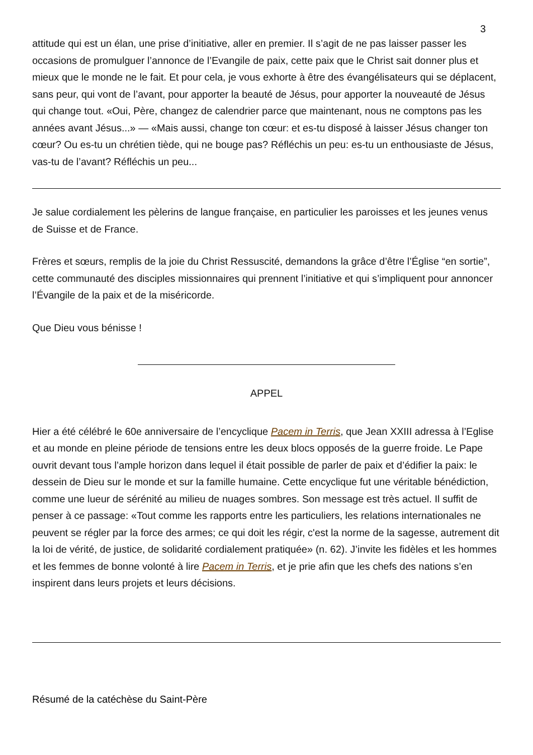3
attitude qui est un élan, une prise d’initiative, aller en premier. Il s’agit de ne pas laisser passer les occasions de promulguer l’annonce de l’Evangile de paix, cette paix que le Christ sait donner plus et mieux que le monde ne le fait. Et pour cela, je vous exhorte à être des évangélisateurs qui se déplacent, sans peur, qui vont de l’avant, pour apporter la beauté de Jésus, pour apporter la nouveauté de Jésus qui change tout. «Oui, Père, changez de calendrier parce que maintenant, nous ne comptons pas les années avant Jésus...» — «Mais aussi, change ton cœur: et es-tu disposé à laisser Jésus changer ton cœur? Ou es-tu un chrétien tiède, qui ne bouge pas? Réfléchis un peu: es-tu un enthousiaste de Jésus, vas-tu de l’avant? Réfléchis un peu...
Je salue cordialement les pèlerins de langue française, en particulier les paroisses et les jeunes venus de Suisse et de France.
Frères et sœurs, remplis de la joie du Christ Ressuscité, demandons la grâce d’être l’Église “en sortie”, cette communauté des disciples missionnaires qui prennent l’initiative et qui s’impliquent pour annoncer l’Évangile de la paix et de la miséricorde.
Que Dieu vous bénisse !
APPEL
Hier a été célébré le 60e anniversaire de l’encyclique Pacem in Terris, que Jean XXIII adressa à l’Eglise et au monde en pleine période de tensions entre les deux blocs opposés de la guerre froide. Le Pape ouvrit devant tous l’ample horizon dans lequel il était possible de parler de paix et d’édifier la paix: le dessein de Dieu sur le monde et sur la famille humaine. Cette encyclique fut une véritable bénédiction, comme une lueur de sérénité au milieu de nuages sombres. Son message est très actuel. Il suffit de penser à ce passage: «Tout comme les rapports entre les particuliers, les relations internationales ne peuvent se régler par la force des armes; ce qui doit les régir, c'est la norme de la sagesse, autrement dit la loi de vérité, de justice, de solidarité cordialement pratiquée» (n. 62). J’invite les fidèles et les hommes et les femmes de bonne volonté à lire Pacem in Terris, et je prie afin que les chefs des nations s’en inspirent dans leurs projets et leurs décisions.
Résumé de la catéchèse du Saint-Père